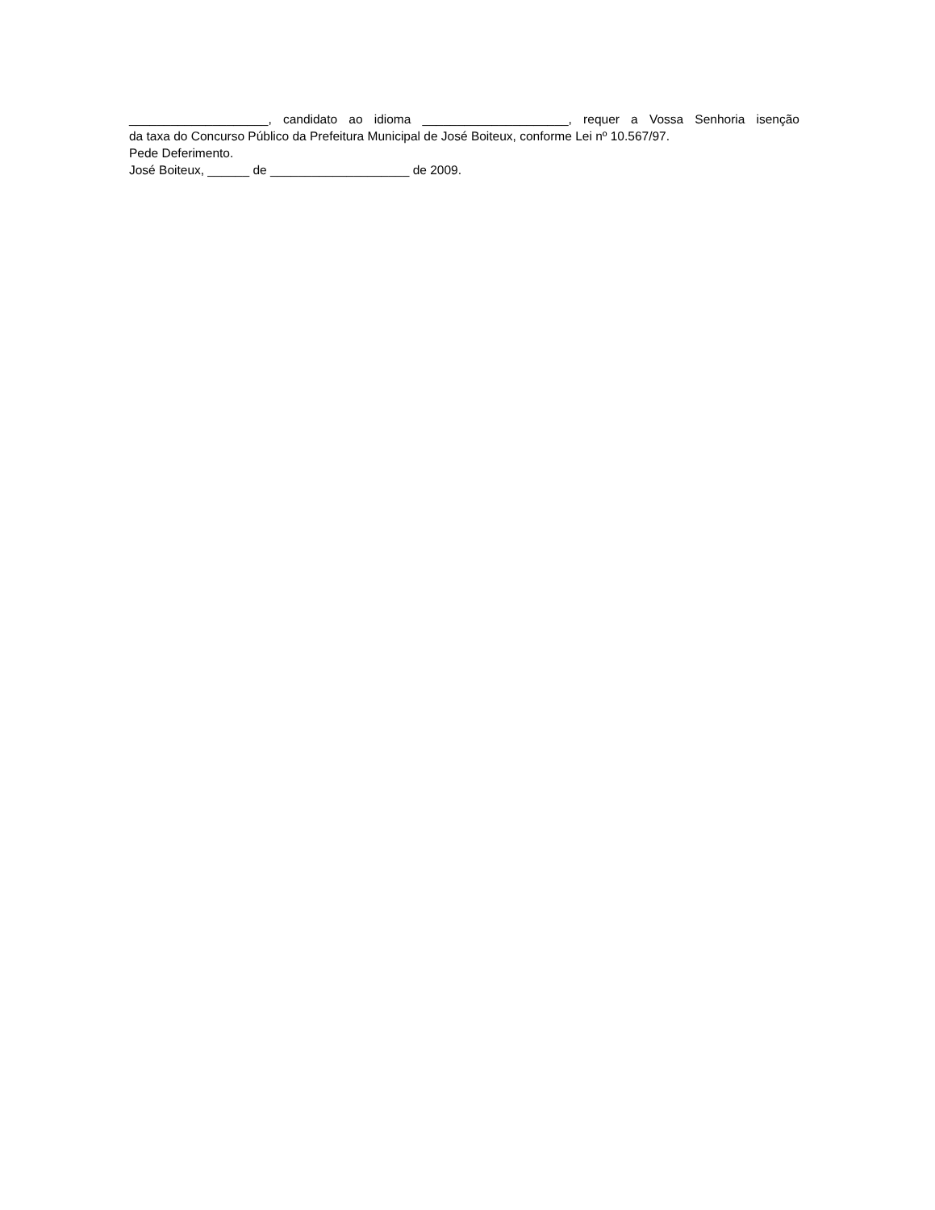____________________, candidato ao idioma _____________________, requer a Vossa Senhoria isenção
da taxa do Concurso Público da Prefeitura Municipal de José Boiteux, conforme Lei nº 10.567/97.
Pede Deferimento.
José Boiteux, ______ de ____________________ de 2009.